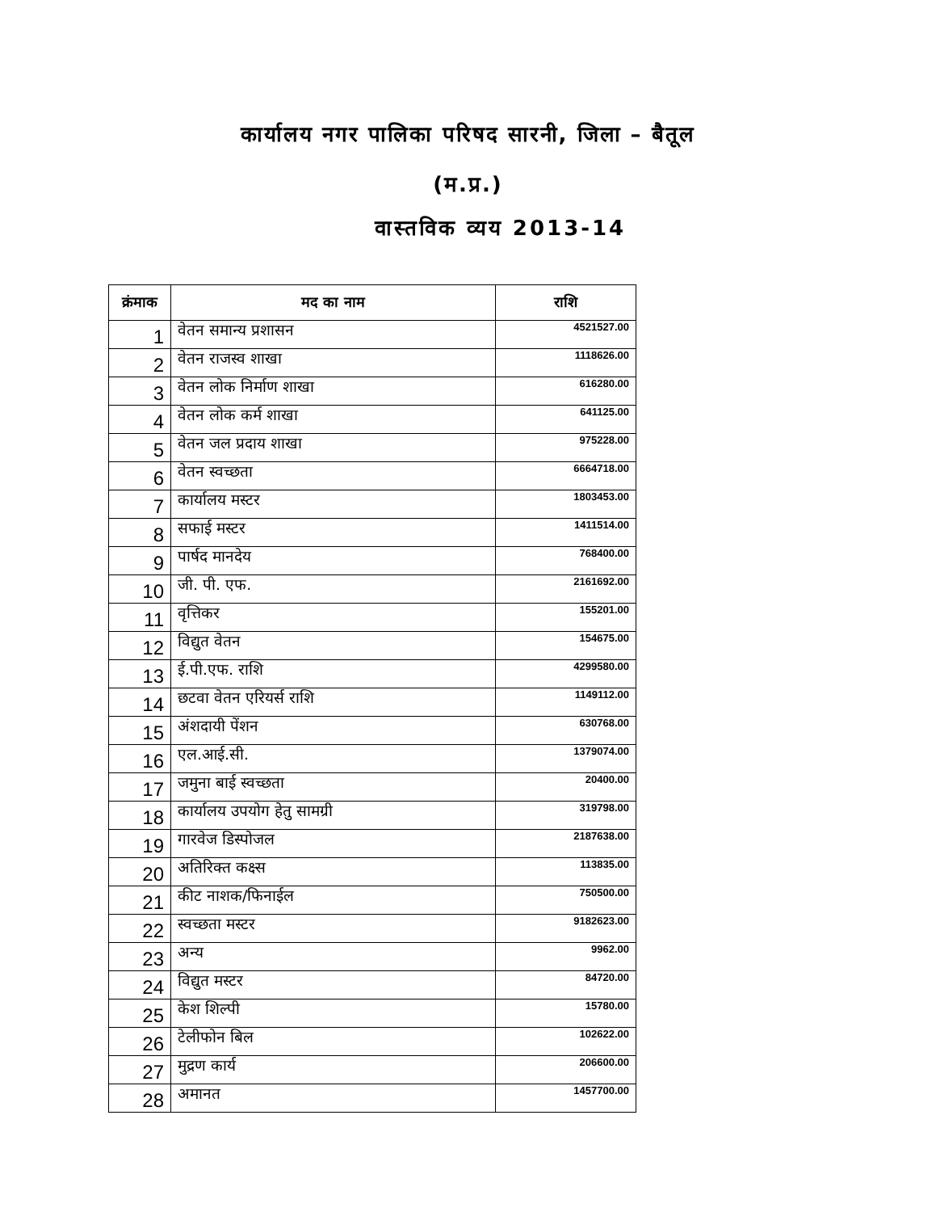कार्यालय नगर पालिका परिषद सारनी, जिला – बैतूल
(म.प्र.)
वास्तविक व्यय 2013-14
| क्रंमाक | मद का नाम | राशि |
| --- | --- | --- |
| 1 | वेतन समान्य प्रशासन | 4521527.00 |
| 2 | वेतन राजस्व शाखा | 1118626.00 |
| 3 | वेतन लोक निर्माण शाखा | 616280.00 |
| 4 | वेतन लोक कर्म शाखा | 641125.00 |
| 5 | वेतन जल प्रदाय शाखा | 975228.00 |
| 6 | वेतन स्वच्छता | 6664718.00 |
| 7 | कार्यालय मस्टर | 1803453.00 |
| 8 | सफाई मस्टर | 1411514.00 |
| 9 | पार्षद मानदेय | 768400.00 |
| 10 | जी. पी. एफ. | 2161692.00 |
| 11 | वृत्तिकर | 155201.00 |
| 12 | विद्युत वेतन | 154675.00 |
| 13 | ई.पी.एफ. राशि | 4299580.00 |
| 14 | छटवा वेतन एरियर्स राशि | 1149112.00 |
| 15 | अंशदायी पेंशन | 630768.00 |
| 16 | एल.आई.सी. | 1379074.00 |
| 17 | जमुना बाई स्वच्छता | 20400.00 |
| 18 | कार्यालय उपयोग हेतु सामग्री | 319798.00 |
| 19 | गारवेज डिस्पोजल | 2187638.00 |
| 20 | अतिरिक्त कक्ष्स | 113835.00 |
| 21 | कीट नाशक/फिनाईल | 750500.00 |
| 22 | स्वच्छता मस्टर | 9182623.00 |
| 23 | अन्य | 9962.00 |
| 24 | विद्युत मस्टर | 84720.00 |
| 25 | केश शिल्पी | 15780.00 |
| 26 | टेलीफोन बिल | 102622.00 |
| 27 | मुद्रण कार्य | 206600.00 |
| 28 | अमानत | 1457700.00 |